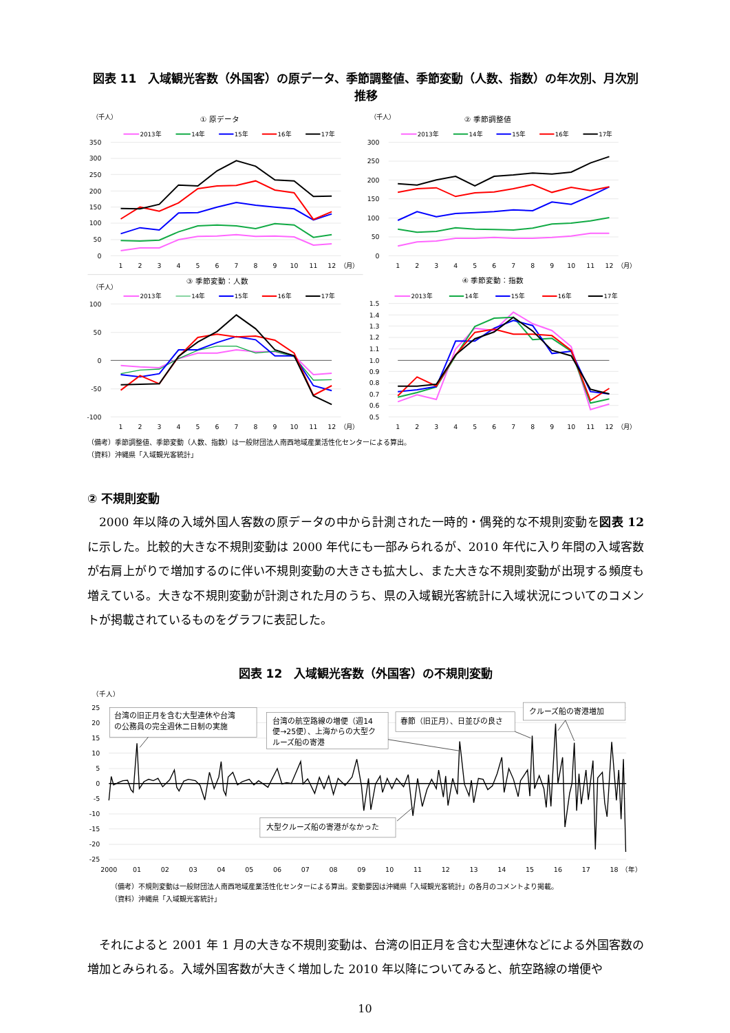図表 11　入域観光客数（外国客）の原データ、季節調整値、季節変動（人数、指数）の年次別、月次別推移
（千人）
① 原データ
2013年
14年
15年
16年
17年
350
300
250
200
150
100
50
0
1
2
3
4
5
6
7
8
9
10
11
12
（月）
（千人）
② 季節調整値
2013年
14年
15年
16年
17年
300
250
200
150
100
50
0
1
2
3
4
5
6
7
8
9
10
11
12
（月）
（千人）
③ 季節変動：人数
2013年
14年
15年
16年
17年
100
50
0
-50
-100
1
2
3
4
5
6
7
8
9
10
11
12
（月）
④ 季節変動：指数
2013年
14年
15年
16年
17年
1.5
1.4
1.3
1.2
1.1
1.0
0.9
0.8
0.7
0.6
0.5
1
2
3
4
5
6
7
8
9
10
11
12
（月）
（備考）季節調整値、季節変動（人数、指数）は一般財団法人南西地域産業活性化センターによる算出。
（資料）沖縄県「入域観光客統計」
② 不規則変動
2000 年以降の入域外国人客数の原データの中から計測された一時的・偶発的な不規則変動を図表 12 に示した。比較的大きな不規則変動は 2000 年代にも一部みられるが、2010 年代に入り年間の入域客数が右肩上がりで増加するのに伴い不規則変動の大きさも拡大し、また大きな不規則変動が出現する頻度も増えている。大きな不規則変動が計測された月のうち、県の入域観光客統計に入域状況についてのコメントが掲載されているものをグラフに表記した。
図表 12　入域観光客数（外国客）の不規則変動
（千人）
25
20
15
10
5
0
-5
-10
-15
-20
-25
2000
01
02
03
04
05
06
07
08
09
10
11
12
13
14
15
16
17
18
（年）
台湾の旧正月を含む大型連休や台湾
の公務員の完全週休二日制の実施
台湾の航空路線の増便（週14
便→25便）、上海からの大型ク
ルーズ船の寄港
春節（旧正月）、日並びの良さ
クルーズ船の寄港増加
大型クルーズ船の寄港がなかった
（備考）不規則変動は一般財団法人南西地域産業活性化センターによる算出。変動要因は沖縄県「入域観光客統計」の各月のコメントより掲載。
（資料）沖縄県「入域観光客統計」
それによると 2001 年 1 月の大きな不規則変動は、台湾の旧正月を含む大型連休などによる外国客数の増加とみられる。入域外国客数が大きく増加した 2010 年以降についてみると、航空路線の増便や
10